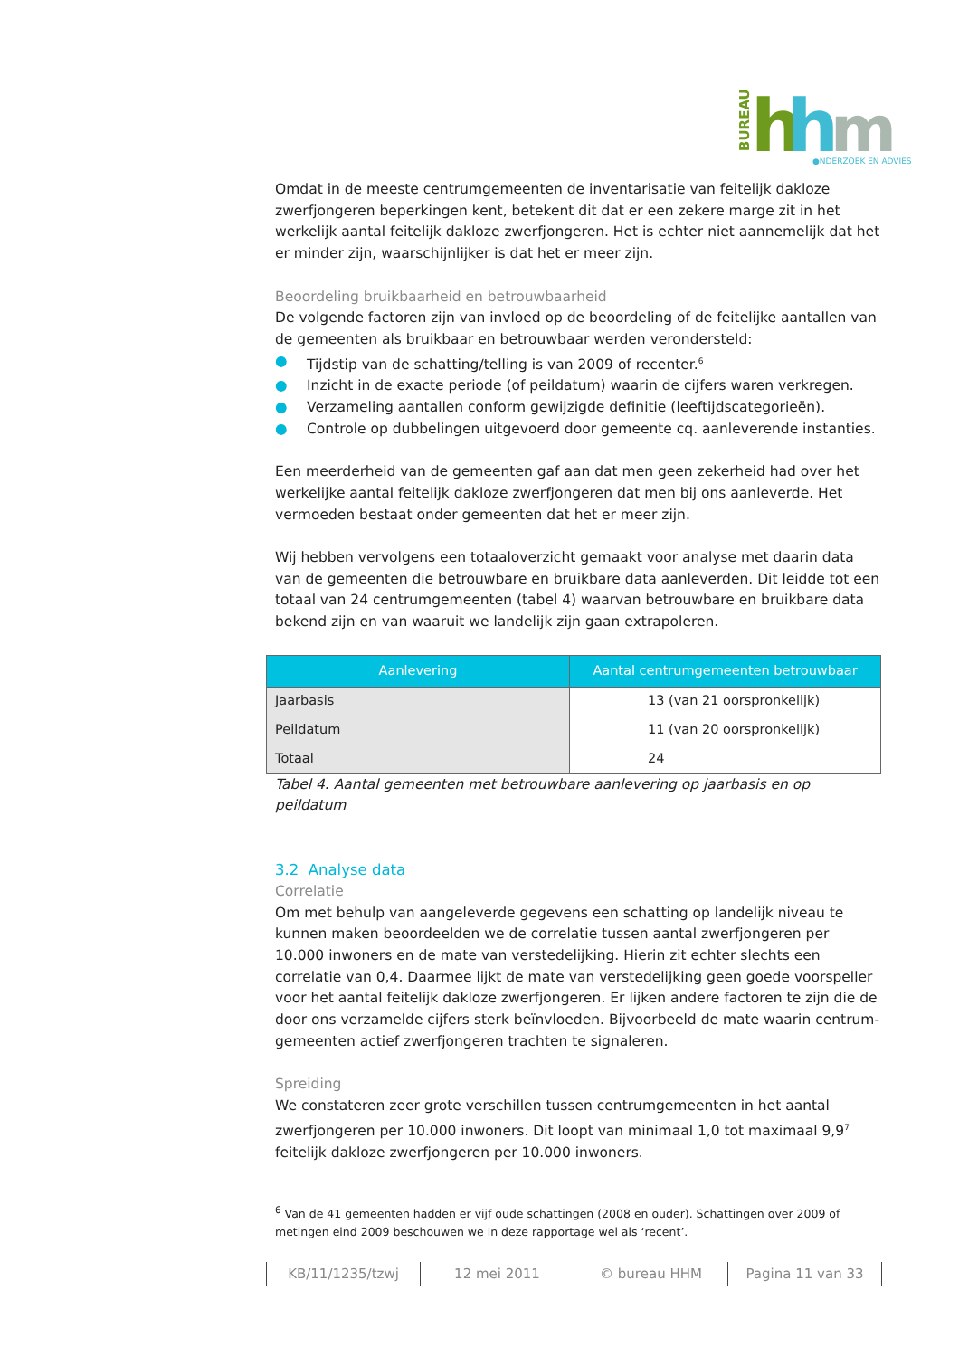BUREAU
h
h
m
●NDERZOEK EN ADVIES
Omdat in de meeste centrumgemeenten de inventarisatie van feitelijk dakloze zwerfjongeren beperkingen kent, betekent dit dat er een zekere marge zit in het werkelijk aantal feitelijk dakloze zwerfjongeren. Het is echter niet aannemelijk dat het er minder zijn, waarschijnlijker is dat het er meer zijn.
Beoordeling bruikbaarheid en betrouwbaarheid
De volgende factoren zijn van invloed op de beoordeling of de feitelijke aantallen van de gemeenten als bruikbaar en betrouwbaar werden verondersteld:
● Tijdstip van de schatting/telling is van 2009 of recenter.<sup>6</sup>
● Inzicht in de exacte periode (of peildatum) waarin de cijfers waren verkregen.
● Verzameling aantallen conform gewijzigde definitie (leeftijdscategorieën).
● Controle op dubbelingen uitgevoerd door gemeente cq. aanleverende instanties.
Een meerderheid van de gemeenten gaf aan dat men geen zekerheid had over het werkelijke aantal feitelijk dakloze zwerfjongeren dat men bij ons aanleverde. Het vermoeden bestaat onder gemeenten dat het er meer zijn.
Wij hebben vervolgens een totaaloverzicht gemaakt voor analyse met daarin data van de gemeenten die betrouwbare en bruikbare data aanleverden. Dit leidde tot een totaal van 24 centrumgemeenten (tabel 4) waarvan betrouwbare en bruikbare data bekend zijn en van waaruit we landelijk zijn gaan extrapoleren.
| Aanlevering | Aantal centrumgemeenten betrouwbaar |
| --- | --- |
| Jaarbasis | 13 (van 21 oorspronkelijk) |
| Peildatum | 11 (van 20 oorspronkelijk) |
| Totaal | 24 |
Tabel 4. Aantal gemeenten met betrouwbare aanlevering op jaarbasis en op peildatum
3.2 Analyse data
Correlatie
Om met behulp van aangeleverde gegevens een schatting op landelijk niveau te kunnen maken beoordeelden we de correlatie tussen aantal zwerfjongeren per 10.000 inwoners en de mate van verstedelijking. Hierin zit echter slechts een correlatie van 0,4. Daarmee lijkt de mate van verstedelijking geen goede voorspeller voor het aantal feitelijk dakloze zwerfjongeren. Er lijken andere factoren te zijn die de door ons verzamelde cijfers sterk beïnvloeden. Bijvoorbeeld de mate waarin centrum-gemeenten actief zwerfjongeren trachten te signaleren.
Spreiding
We constateren zeer grote verschillen tussen centrumgemeenten in het aantal zwerfjongeren per 10.000 inwoners. Dit loopt van minimaal 1,0 tot maximaal 9,9<sup>7</sup> feitelijk dakloze zwerfjongeren per 10.000 inwoners.
<sup>6</sup> Van de 41 gemeenten hadden er vijf oude schattingen (2008 en ouder). Schattingen over 2009 of metingen eind 2009 beschouwen we in deze rapportage wel als ‘recent’.
KB/11/1235/tzwj 12 mei 2011 © bureau HHM Pagina 11 van 33